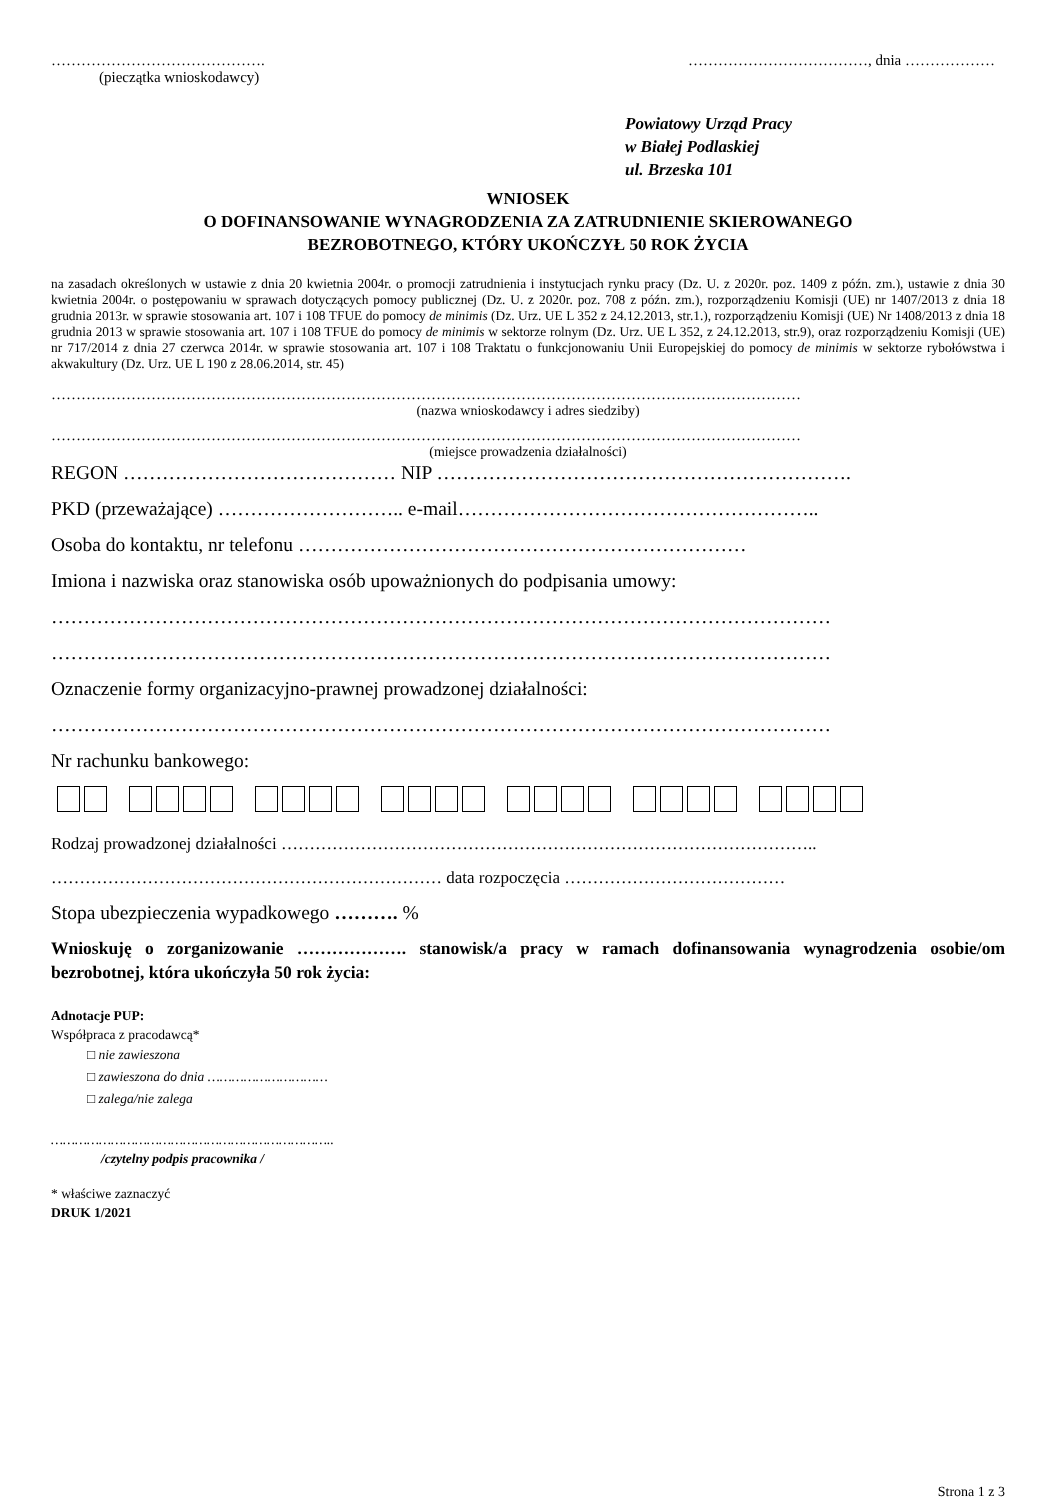……………………………………. ………………………………, dnia ………………
(pieczątka wnioskodawcy)
Powiatowy Urząd Pracy
w Białej Podlaskiej
ul. Brzeska 101
WNIOSEK
O DOFINANSOWANIE WYNAGRODZENIA ZA ZATRUDNIENIE SKIEROWANEGO
BEZROBOTNEGO, KTÓRY UKOŃCZYŁ 50 ROK ŻYCIA
na zasadach określonych w ustawie z dnia 20 kwietnia 2004r. o promocji zatrudnienia i instytucjach rynku pracy (Dz. U. z 2020r. poz. 1409 z późn. zm.), ustawie z dnia 30 kwietnia 2004r. o postępowaniu w sprawach dotyczących pomocy publicznej (Dz. U. z 2020r. poz. 708 z późn. zm.), rozporządzeniu Komisji (UE) nr 1407/2013 z dnia 18 grudnia 2013r. w sprawie stosowania art. 107 i 108 TFUE do pomocy de minimis (Dz. Urz. UE L 352 z 24.12.2013, str.1.), rozporządzeniu Komisji (UE) Nr 1408/2013 z dnia 18 grudnia 2013 w sprawie stosowania art. 107 i 108 TFUE do pomocy de minimis w sektorze rolnym (Dz. Urz. UE L 352, z 24.12.2013, str.9), oraz rozporządzeniu Komisji (UE) nr 717/2014 z dnia 27 czerwca 2014r. w sprawie stosowania art. 107 i 108 Traktatu o funkcjonowaniu Unii Europejskiej do pomocy de minimis w sektorze rybołówstwa i akwakultury (Dz. Urz. UE L 190 z 28.06.2014, str. 45)
……………………………………………………………………………………………………………………………………
(nazwa wnioskodawcy i adres siedziby)
……………………………………………………………………………………………………………………………………
(miejsce prowadzenia działalności)
REGON …………………………………… NIP ……………………………………………………….
PKD (przeważające) ……………………….. e-mail………………………………………………..
Osoba do kontaktu, nr telefonu ……………………………………………………………
Imiona i nazwiska oraz stanowiska osób upoważnionych do podpisania umowy:
…………………………………………………………………………………………………………
…………………………………………………………………………………………………………
Oznaczenie formy organizacyjno-prawnej prowadzonej działalności:
…………………………………………………………………………………………………………
Nr rachunku bankowego:
Rodzaj prowadzonej działalności …………………………………………………………………………………..
…………………………………………………………… data rozpoczęcia …………………………………
Stopa ubezpieczenia wypadkowego ………. %
Wnioskuję o zorganizowanie ………………. stanowisk/a pracy w ramach dofinansowania wynagrodzenia osobie/om bezrobotnej, która ukończyła 50 rok życia:
Adnotacje PUP:
Współpraca z pracodawcą*
□ nie zawieszona
□ zawieszona do dnia …………………………
□ zalega/nie zalega
……………………………………………………………..
/czytelny podpis pracownika /
* właściwe zaznaczyć
DRUK 1/2021
Strona 1 z 3